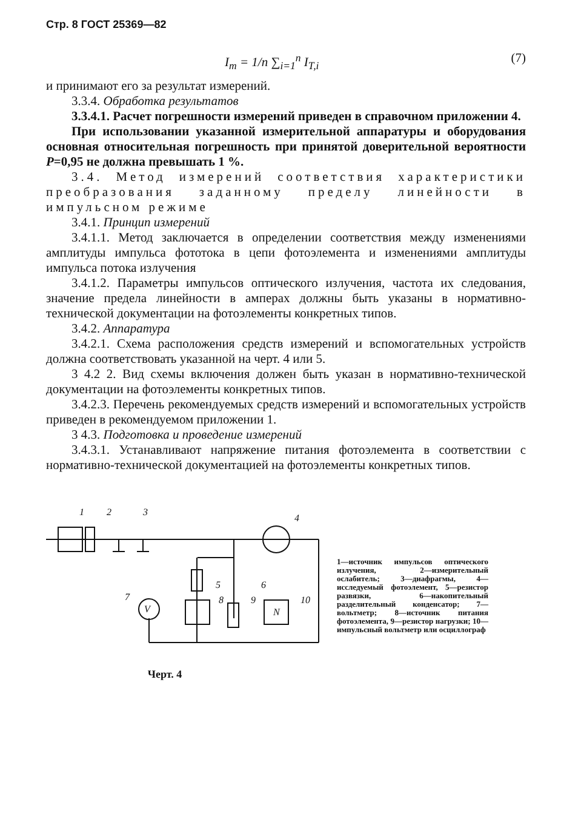Стр. 8 ГОСТ 25369—82
I<sub>т</sub> = 1/n ∑<sub>i=1</sub><sup>n</sup> I<sub>T,i</sub> (7)
и принимают его за результат измерений.
3.3.4. Обработка результатов
3.3.4.1. Расчет погрешности измерений приведен в справочном приложении 4.
При использовании указанной измерительной аппаратуры и оборудования основная относительная погрешность при принятой доверительной вероятности P=0,95 не должна превышать 1 %.
3.4. Метод измерений соответствия характеристики преобразования заданному пределу линейности в импульсном режиме
3.4.1. Принцип измерений
3.4.1.1. Метод заключается в определении соответствия между изменениями амплитуды импульса фототока в цепи фотоэлемента и изменениями амплитуды импульса потока излучения
3.4.1.2. Параметры импульсов оптического излучения, частота их следования, значение предела линейности в амперах должны быть указаны в нормативно-технической документации на фотоэлементы конкретных типов.
3.4.2. Аппаратура
3.4.2.1. Схема расположения средств измерений и вспомогательных устройств должна соответствовать указанной на черт. 4 или 5.
3 4.2 2. Вид схемы включения должен быть указан в нормативно-технической документации на фотоэлементы конкретных типов.
3.4.2.3. Перечень рекомендуемых средств измерений и вспомогательных устройств приведен в рекомендуемом приложении 1.
3 4.3. Подготовка и проведение измерений
3.4.3.1. Устанавливают напряжение питания фотоэлемента в соответствии с нормативно-технической документацией на фотоэлементы конкретных типов.
1
2
3
4
5
6
7
8
9
10
V
N
1—источник импульсов оптического излучения, 2—измерительный ослабитель; 3—диафрагмы, 4—исследуемый фотоэлемент, 5—резистор развязки, 6—накопительный разделительный конденсатор; 7—вольтметр; 8—источник питания фотоэлемента, 9—резистор нагрузки; 10—импульсный вольтметр или осциллограф
Черт. 4